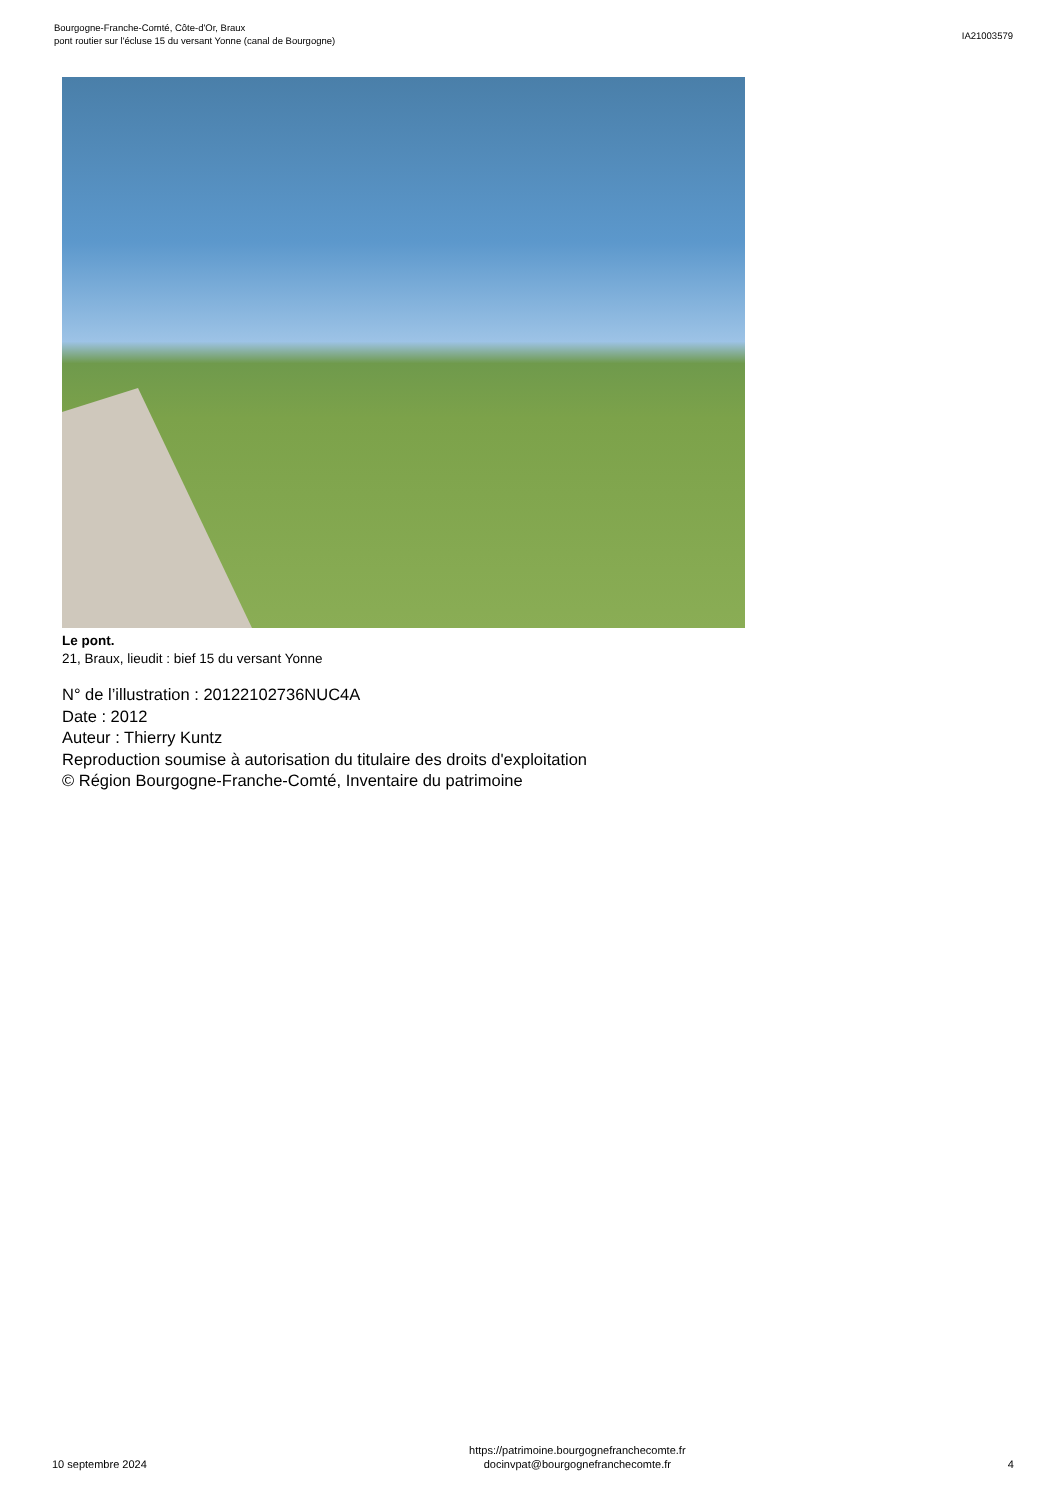Bourgogne-Franche-Comté, Côte-d'Or, Braux
pont routier sur l'écluse 15 du versant Yonne (canal de Bourgogne)
IA21003579
Le pont.
21, Braux, lieudit : bief 15 du versant Yonne
N° de l’illustration : 20122102736NUC4A
Date : 2012
Auteur : Thierry Kuntz
Reproduction soumise à autorisation du titulaire des droits d'exploitation
© Région Bourgogne-Franche-Comté, Inventaire du patrimoine
10 septembre 2024
https://patrimoine.bourgognefranchecomte.fr
docinvpat@bourgognefranchecomte.fr
4